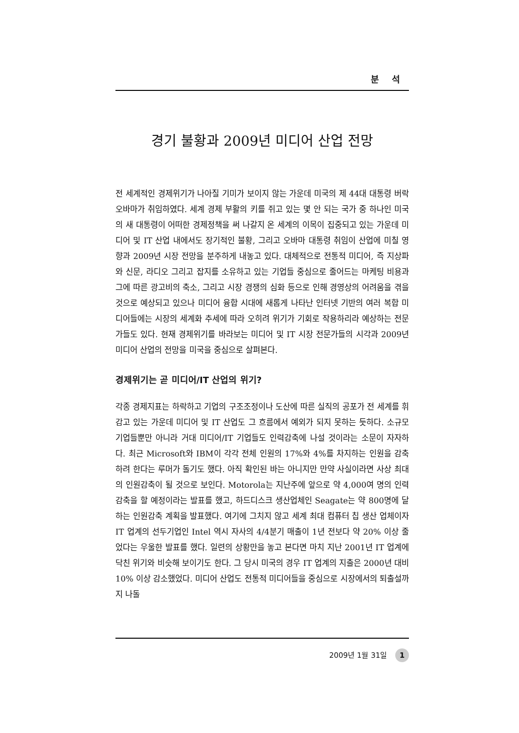분 석
경기 불황과 2009년 미디어 산업 전망
전 세계적인 경제위기가 나아질 기미가 보이지 않는 가운데 미국의 제 44대 대통령 버락 오바마가 취임하였다. 세계 경제 부활의 키를 쥐고 있는 몇 안 되는 국가 중 하나인 미국의 새 대통령이 어떠한 경제정책을 써 나갈지 온 세계의 이목이 집중되고 있는 가운데 미디어 및 IT 산업 내에서도 장기적인 불황, 그리고 오바마 대통령 취임이 산업에 미칠 영향과 2009년 시장 전망을 분주하게 내놓고 있다. 대체적으로 전통적 미디어, 즉 지상파와 신문, 라디오 그리고 잡지를 소유하고 있는 기업들 중심으로 줄어드는 마케팅 비용과 그에 따른 광고비의 축소, 그리고 시장 경쟁의 심화 등으로 인해 경영상의 어려움을 겪을 것으로 예상되고 있으나 미디어 융합 시대에 새롭게 나타난 인터넷 기반의 여러 복합 미디어들에는 시장의 세계화 추세에 따라 오히려 위기가 기회로 작용하리라 예상하는 전문가들도 있다. 현재 경제위기를 바라보는 미디어 및 IT 시장 전문가들의 시각과 2009년 미디어 산업의 전망을 미국을 중심으로 살펴본다.
경제위기는 곧 미디어/IT 산업의 위기?
각종 경제지표는 하락하고 기업의 구조조정이나 도산에 따른 실직의 공포가 전 세계를 휘감고 있는 가운데 미디어 및 IT 산업도 그 흐름에서 예외가 되지 못하는 듯하다. 소규모 기업들뿐만 아니라 거대 미디어/IT 기업들도 인력감축에 나설 것이라는 소문이 자자하다. 최근 Microsoft와 IBM이 각각 전체 인원의 17%와 4%를 차지하는 인원을 감축하려 한다는 루머가 돌기도 했다. 아직 확인된 바는 아니지만 만약 사실이라면 사상 최대의 인원감축이 될 것으로 보인다. Motorola는 지난주에 앞으로 약 4,000여 명의 인력감축을 할 예정이라는 발표를 했고, 하드디스크 생산업체인 Seagate는 약 800명에 달하는 인원감축 계획을 발표했다. 여기에 그치지 않고 세계 최대 컴퓨터 칩 생산 업체이자 IT 업계의 선두기업인 Intel 역시 자사의 4/4분기 매출이 1년 전보다 약 20% 이상 줄었다는 우울한 발표를 했다. 일련의 상황만을 놓고 본다면 마치 지난 2001년 IT 업계에 닥친 위기와 비슷해 보이기도 한다. 그 당시 미국의 경우 IT 업계의 지출은 2000년 대비 10% 이상 감소했었다. 미디어 산업도 전통적 미디어들을 중심으로 시장에서의 퇴출설까지 나돌
2009년 1월 31일 1